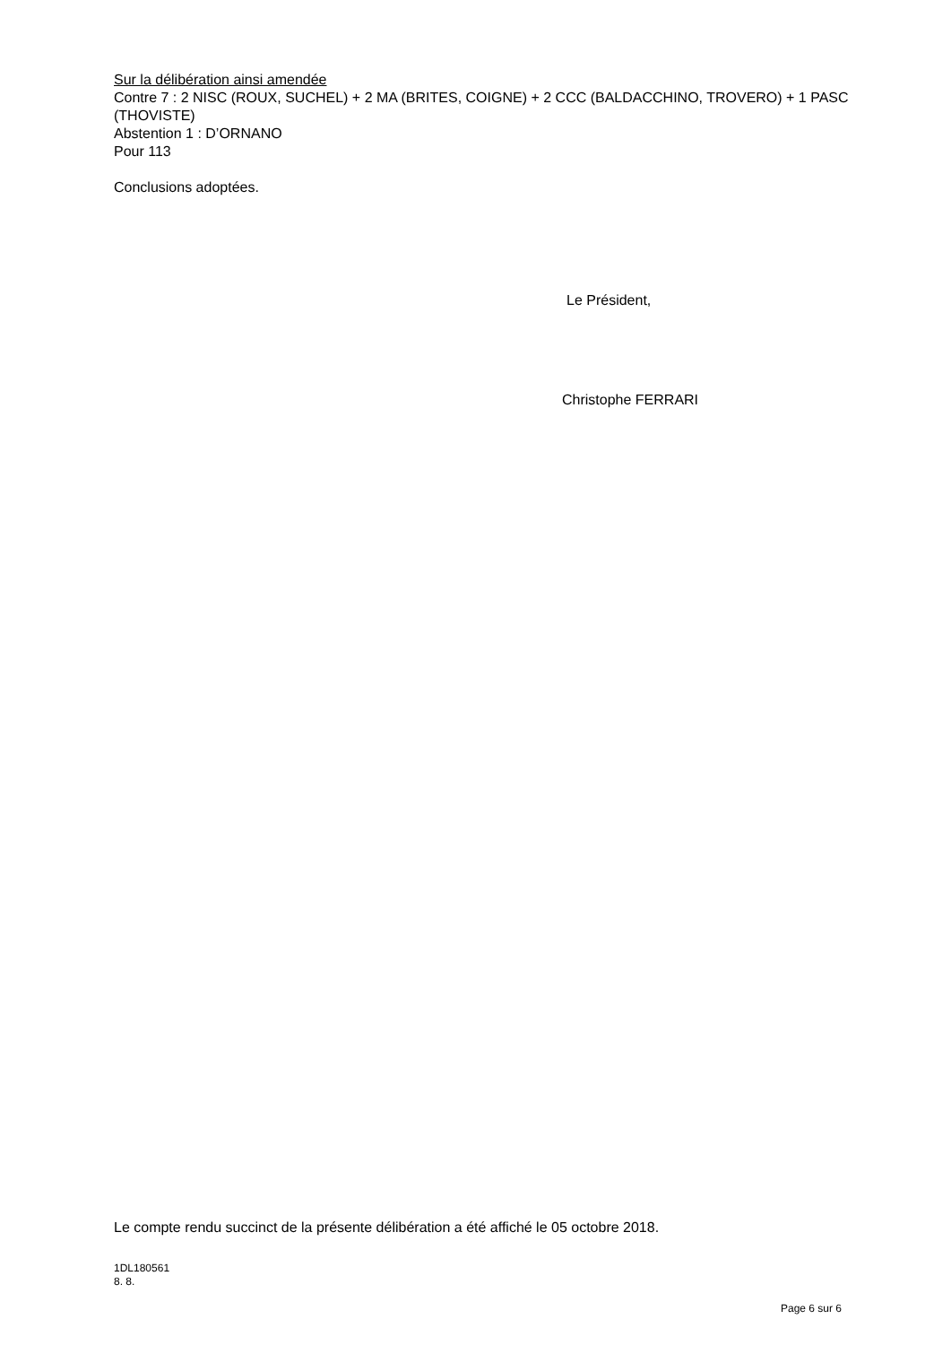Sur la délibération ainsi amendée
Contre 7 : 2 NISC (ROUX, SUCHEL) + 2 MA (BRITES, COIGNE) + 2 CCC (BALDACCHINO, TROVERO) + 1 PASC (THOVISTE)
Abstention 1 : D’ORNANO
Pour 113
Conclusions adoptées.
Le Président,
Christophe FERRARI
Le compte rendu succinct de la présente délibération a été affiché le 05 octobre 2018.
1DL180561
8. 8.
Page 6 sur 6